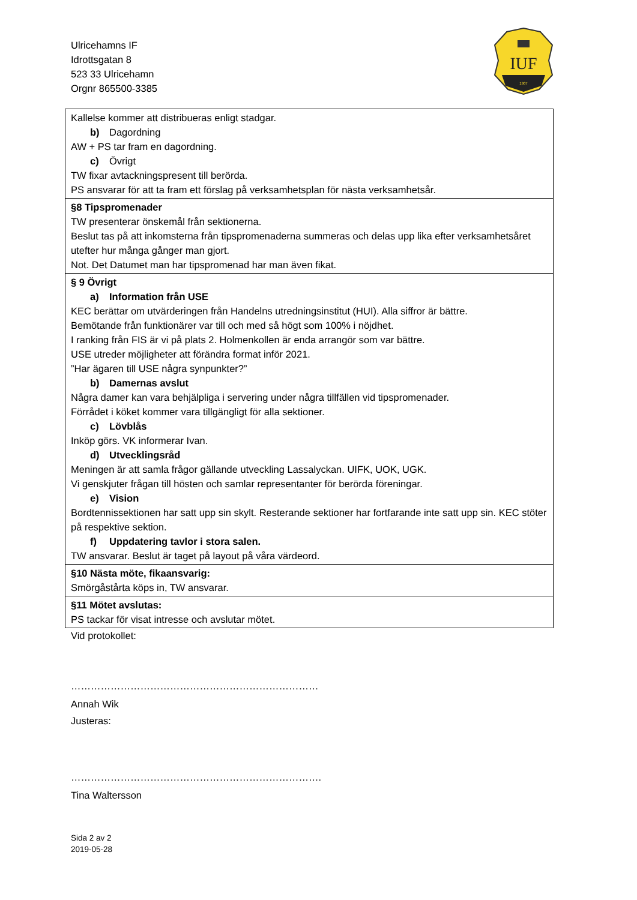IUF
1907
Ulricehamns IF
Idrottsgatan 8
523 33 Ulricehamn
Orgnr 865500-3385
| Kallelse kommer att distribueras enligt stadgar. b) Dagordning AW + PS tar fram en dagordning. c) Övrigt TW fixar avtackningspresent till berörda. PS ansvarar för att ta fram ett förslag på verksamhetsplan för nästa verksamhetsår. |
| §8 Tipspromenader TW presenterar önskemål från sektionerna. Beslut tas på att inkomsterna från tipspromenaderna summeras och delas upp lika efter verksamhetsåret utefter hur många gånger man gjort. Not. Det Datumet man har tipspromenad har man även fikat. |
| § 9 Övrigt a) Information från USE KEC berättar om utvärderingen från Handelns utredningsinstitut (HUI). Alla siffror är bättre. Bemötande från funktionärer var till och med så högt som 100% i nöjdhet. I ranking från FIS är vi på plats 2. Holmenkollen är enda arrangör som var bättre. USE utreder möjligheter att förändra format inför 2021. ”Har ägaren till USE några synpunkter?” b) Damernas avslut Några damer kan vara behjälpliga i servering under några tillfällen vid tipspromenader. Förrådet i köket kommer vara tillgängligt för alla sektioner. c) Lövblås Inköp görs. VK informerar Ivan. d) Utvecklingsråd Meningen är att samla frågor gällande utveckling Lassalyckan. UIFK, UOK, UGK. Vi genskjuter frågan till hösten och samlar representanter för berörda föreningar. e) Vision Bordtennissektionen har satt upp sin skylt. Resterande sektioner har fortfarande inte satt upp sin. KEC stöter på respektive sektion. f) Uppdatering tavlor i stora salen. TW ansvarar. Beslut är taget på layout på våra värdeord. |
| §10 Nästa möte, fikaansvarig: Smörgåstårta köps in, TW ansvarar. |
| §11 Mötet avslutas: PS tackar för visat intresse och avslutar mötet. |
Vid protokollet:
…………………………………………………………………
Annah Wik
Justeras:
………………………………………………………………….
Tina Waltersson
Sida 2 av 2
2019-05-28